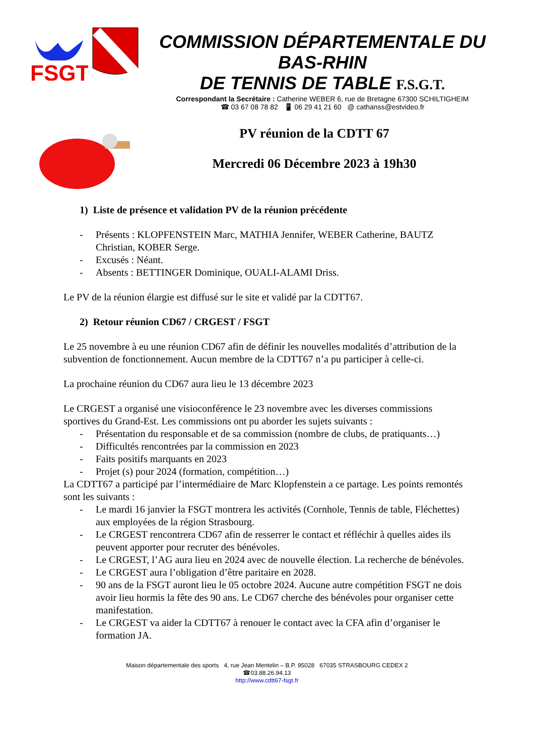FSGT
COMMISSION DÉPARTEMENTALE DU BAS-RHIN
DE TENNIS DE TABLE F.S.G.T.
Correspondant la Secrétaire : Catherine WEBER 6, rue de Bretagne 67300 SCHILTIGHEIM
☎ 03 67 08 78 82 📱 06 29 41 21 60 @ cathanss@estvideo.fr
PV réunion de la CDTT 67
Mercredi 06 Décembre 2023 à 19h30
1) Liste de présence et validation PV de la réunion précédente
- Présents : KLOPFENSTEIN Marc, MATHIA Jennifer, WEBER Catherine, BAUTZ Christian, KOBER Serge.
- Excusés : Néant.
- Absents : BETTINGER Dominique, OUALI-ALAMI Driss.
Le PV de la réunion élargie est diffusé sur le site et validé par la CDTT67.
2) Retour réunion CD67 / CRGEST / FSGT
Le 25 novembre à eu une réunion CD67 afin de définir les nouvelles modalités d’attribution de la subvention de fonctionnement. Aucun membre de la CDTT67 n’a pu participer à celle-ci.
La prochaine réunion du CD67 aura lieu le 13 décembre 2023
Le CRGEST a organisé une visioconférence le 23 novembre avec les diverses commissions sportives du Grand-Est. Les commissions ont pu aborder les sujets suivants :
- Présentation du responsable et de sa commission (nombre de clubs, de pratiquants…)
- Difficultés rencontrées par la commission en 2023
- Faits positifs marquants en 2023
- Projet (s) pour 2024 (formation, compétition…)
La CDTT67 a participé par l’intermédiaire de Marc Klopfenstein a ce partage. Les points remontés sont les suivants :
- Le mardi 16 janvier la FSGT montrera les activités (Cornhole, Tennis de table, Fléchettes) aux employées de la région Strasbourg.
- Le CRGEST rencontrera CD67 afin de resserrer le contact et réfléchir à quelles aides ils peuvent apporter pour recruter des bénévoles.
- Le CRGEST, l’AG aura lieu en 2024 avec de nouvelle élection. La recherche de bénévoles.
- Le CRGEST aura l’obligation d’être paritaire en 2028.
- 90 ans de la FSGT auront lieu le 05 octobre 2024. Aucune autre compétition FSGT ne dois avoir lieu hormis la fête des 90 ans. Le CD67 cherche des bénévoles pour organiser cette manifestation.
- Le CRGEST va aider la CDTT67 à renouer le contact avec la CFA afin d’organiser le formation JA.
Maison départementale des sports 4, rue Jean Mentelin – B.P. 95028 67035 STRASBOURG CEDEX 2
☎03.88.26.94.13
http://www.cdtt67-fsgt.fr